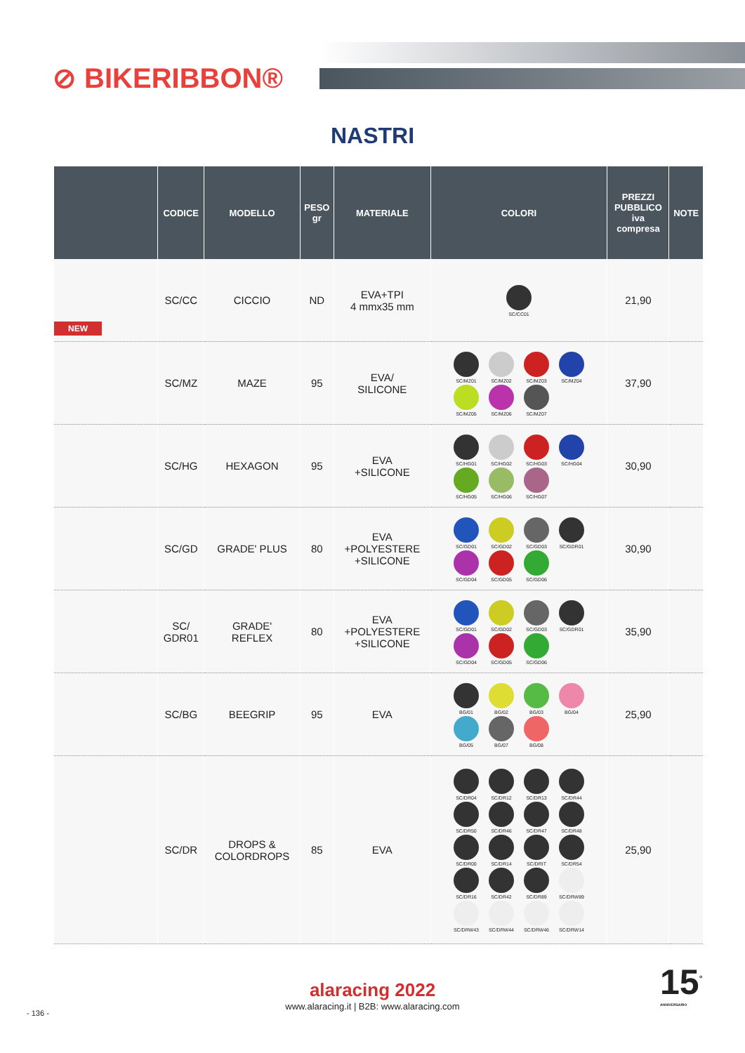⊘ BIKERIBBON®
NASTRI
| | CODICE | MODELLO | PESO gr | MATERIALE | COLORI | PREZZI PUBBLICO iva compresa | NOTE |
| --- | --- | --- | --- | --- | --- | --- | --- |
| NEW | SC/CC | CICCIO | ND | EVA+TPI 4 mmx35 mm | SC/CC01 | 21,90 | |
| | SC/MZ | MAZE | 95 | EVA/ SILICONE | SC/MZ01 SC/MZ02 SC/MZ03 SC/MZ04 SC/MZ05 SC/MZ06 SC/MZ07 | 37,90 | |
| | SC/HG | HEXAGON | 95 | EVA +SILICONE | SC/HG01 SC/HG02 SC/HG03 SC/HG04 SC/HG05 SC/HG06 SC/HG07 | 30,90 | |
| | SC/GD | GRADE' PLUS | 80 | EVA +POLYESTERE +SILICONE | SC/GD01 SC/GD02 SC/GD03 SC/GDR01 SC/GD04 SC/GD05 SC/GD06 | 30,90 | |
| | SC/ GDR01 | GRADE' REFLEX | 80 | EVA +POLYESTERE +SILICONE | SC/GD01 SC/GD02 SC/GD03 SC/GDR01 SC/GD04 SC/GD05 SC/GD06 | 35,90 | |
| | SC/BG | BEEGRIP | 95 | EVA | BG/01 BG/02 BG/03 BG/04 BG/05 BG/07 BG/08 | 25,90 | |
| | SC/DR | DROPS & COLORDROPS | 85 | EVA | SC/DR04 SC/DR12 SC/DR13 SC/DR44 SC/DR50 SC/DR46 SC/DR47 SC/DR48 SC/DR00 SC/DR14 SC/DRIT SC/DR54 SC/DR16 SC/DR42 SC/DR89 SC/DRW89 SC/DRW43 SC/DRW44 SC/DRW46 SC/DRW14 | 25,90 | |
alaracing 2022
www.alaracing.it | B2B: www.alaracing.com
- 136 -
15<sup>°</sup>
ANNIVERSARIO